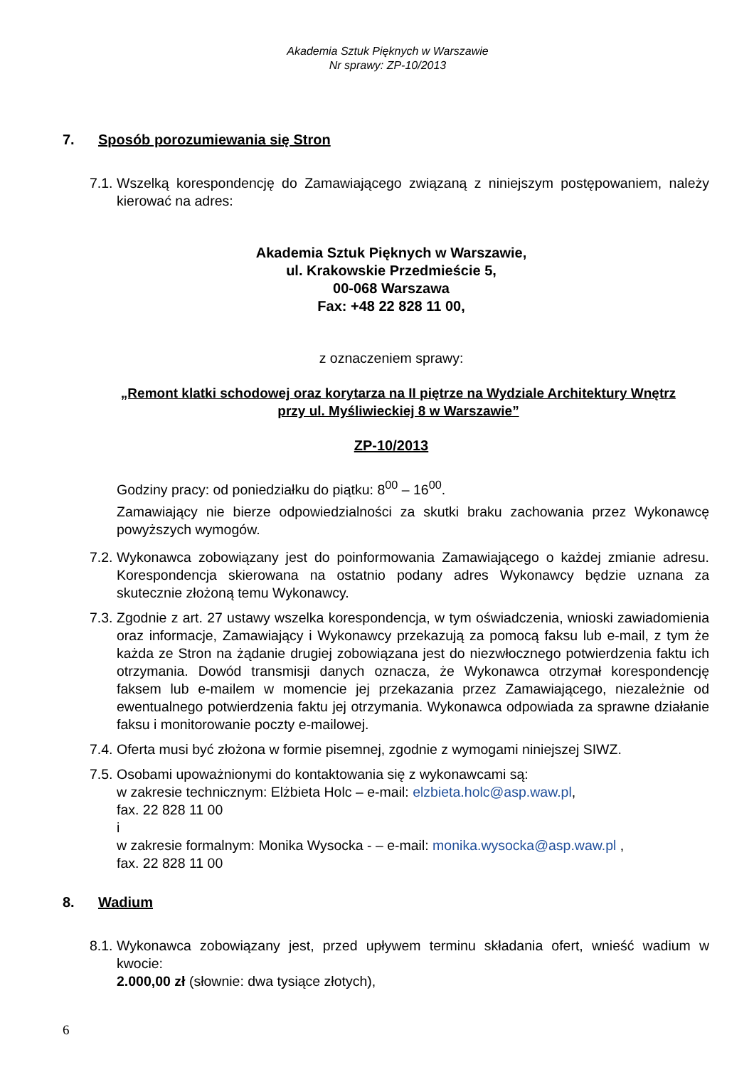Akademia Sztuk Pięknych w Warszawie
Nr sprawy: ZP-10/2013
7. Sposób porozumiewania się Stron
7.1. Wszelką korespondencję do Zamawiającego związaną z niniejszym postępowaniem, należy kierować na adres:
Akademia Sztuk Pięknych w Warszawie,
ul. Krakowskie Przedmieście 5,
00-068 Warszawa
Fax: +48 22 828 11 00,
z oznaczeniem sprawy:
„Remont klatki schodowej oraz korytarza na II piętrze na Wydziale Architektury Wnętrz
przy ul. Myśliwieckiej 8 w Warszawie”
ZP-10/2013
Godziny pracy: od poniedziałku do piątku: 8<sup>00</sup> – 16<sup>00</sup>.
Zamawiający nie bierze odpowiedzialności za skutki braku zachowania przez Wykonawcę powyższych wymogów.
7.2. Wykonawca zobowiązany jest do poinformowania Zamawiającego o każdej zmianie adresu. Korespondencja skierowana na ostatnio podany adres Wykonawcy będzie uznana za skutecznie złożoną temu Wykonawcy.
7.3. Zgodnie z art. 27 ustawy wszelka korespondencja, w tym oświadczenia, wnioski zawiadomienia oraz informacje, Zamawiający i Wykonawcy przekazują za pomocą faksu lub e-mail, z tym że każda ze Stron na żądanie drugiej zobowiązana jest do niezwłocznego potwierdzenia faktu ich otrzymania. Dowód transmisji danych oznacza, że Wykonawca otrzymał korespondencję faksem lub e-mailem w momencie jej przekazania przez Zamawiającego, niezależnie od ewentualnego potwierdzenia faktu jej otrzymania. Wykonawca odpowiada za sprawne działanie faksu i monitorowanie poczty e-mailowej.
7.4. Oferta musi być złożona w formie pisemnej, zgodnie z wymogami niniejszej SIWZ.
7.5. Osobami upoważnionymi do kontaktowania się z wykonawcami są:
w zakresie technicznym: Elżbieta Holc – e-mail: elzbieta.holc@asp.waw.pl,
fax. 22 828 11 00
i
w zakresie formalnym: Monika Wysocka - – e-mail: monika.wysocka@asp.waw.pl ,
fax. 22 828 11 00
8. Wadium
8.1. Wykonawca zobowiązany jest, przed upływem terminu składania ofert, wnieść wadium w kwocie:
2.000,00 zł (słownie: dwa tysiące złotych),
6